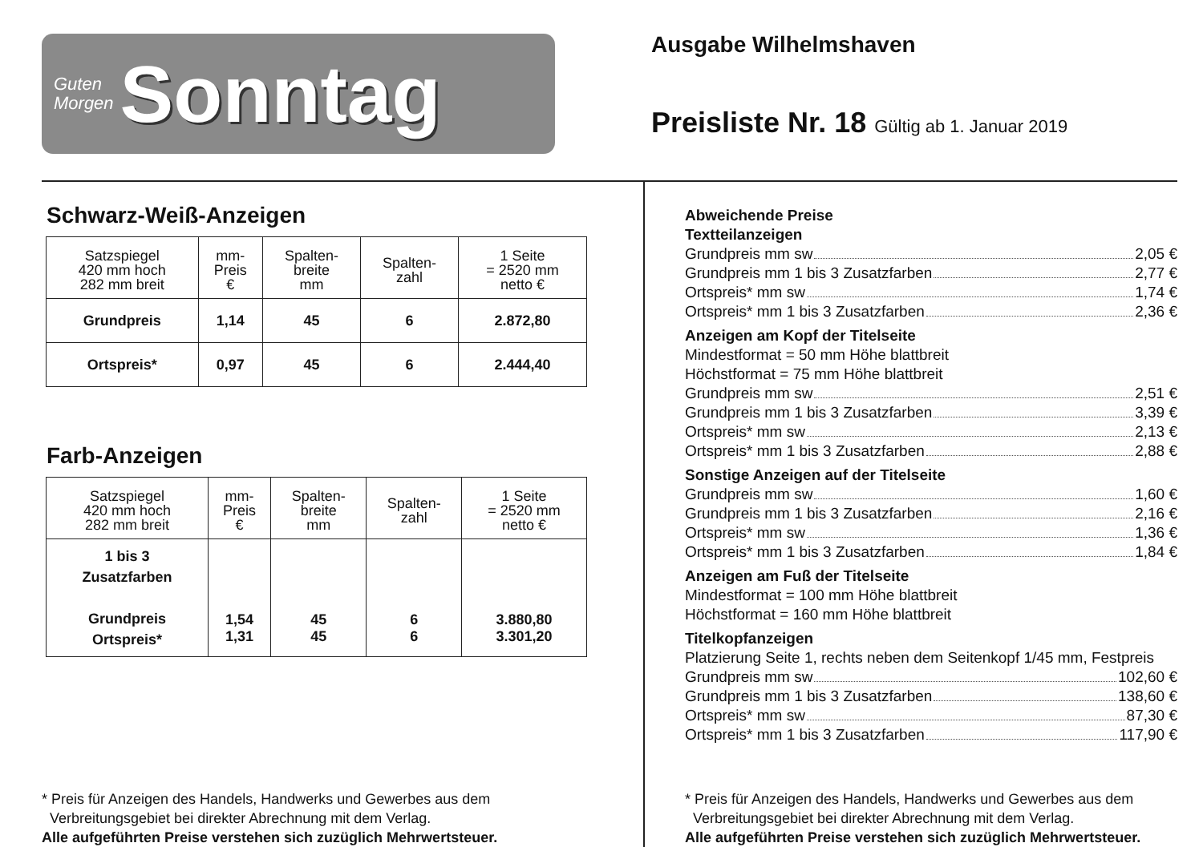Guten
Morgen
Sonntag
Ausgabe Wilhelmshaven
Preisliste Nr. 18 Gültig ab 1. Januar 2019
Schwarz-Weiß-Anzeigen
| Satzspiegel 420 mm hoch 282 mm breit | mm- Preis € | Spalten- breite mm | Spalten- zahl | 1 Seite = 2520 mm netto € |
| --- | --- | --- | --- | --- |
| Grundpreis | 1,14 | 45 | 6 | 2.872,80 |
| Ortspreis* | 0,97 | 45 | 6 | 2.444,40 |
Farb-Anzeigen
| Satzspiegel 420 mm hoch 282 mm breit | mm- Preis € | Spalten- breite mm | Spalten- zahl | 1 Seite = 2520 mm netto € |
| --- | --- | --- | --- | --- |
| 1 bis 3 Zusatzfarben Grundpreis Ortspreis* | 1,54 1,31 | 45 45 | 6 6 | 3.880,80 3.301,20 |
* Preis für Anzeigen des Handels, Handwerks und Gewerbes aus dem
Verbreitungsgebiet bei direkter Abrechnung mit dem Verlag.
Alle aufgeführten Preise verstehen sich zuzüglich Mehrwertsteuer.
Abweichende Preise
Textteilanzeigen
Grundpreis mm sw 2,05 €
Grundpreis mm 1 bis 3 Zusatzfarben 2,77 €
Ortspreis* mm sw 1,74 €
Ortspreis* mm 1 bis 3 Zusatzfarben 2,36 €
Anzeigen am Kopf der Titelseite
Mindestformat = 50 mm Höhe blattbreit
Höchstformat = 75 mm Höhe blattbreit
Grundpreis mm sw 2,51 €
Grundpreis mm 1 bis 3 Zusatzfarben 3,39 €
Ortspreis* mm sw 2,13 €
Ortspreis* mm 1 bis 3 Zusatzfarben 2,88 €
Sonstige Anzeigen auf der Titelseite
Grundpreis mm sw 1,60 €
Grundpreis mm 1 bis 3 Zusatzfarben 2,16 €
Ortspreis* mm sw 1,36 €
Ortspreis* mm 1 bis 3 Zusatzfarben 1,84 €
Anzeigen am Fuß der Titelseite
Mindestformat = 100 mm Höhe blattbreit
Höchstformat = 160 mm Höhe blattbreit
Titelkopfanzeigen
Platzierung Seite 1, rechts neben dem Seitenkopf 1/45 mm, Festpreis
Grundpreis mm sw 102,60 €
Grundpreis mm 1 bis 3 Zusatzfarben 138,60 €
Ortspreis* mm sw 87,30 €
Ortspreis* mm 1 bis 3 Zusatzfarben 117,90 €
* Preis für Anzeigen des Handels, Handwerks und Gewerbes aus dem
Verbreitungsgebiet bei direkter Abrechnung mit dem Verlag.
Alle aufgeführten Preise verstehen sich zuzüglich Mehrwertsteuer.